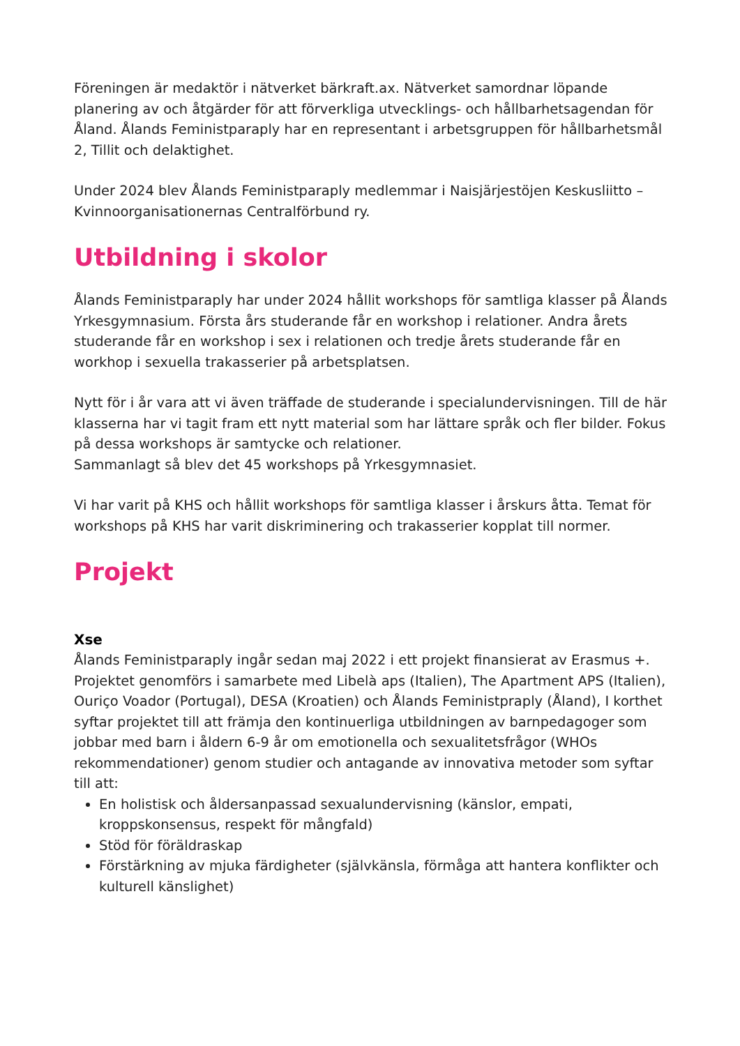Föreningen är medaktör i nätverket bärkraft.ax. Nätverket samordnar löpande planering av och åtgärder för att förverkliga utvecklings- och hållbarhetsagendan för Åland. Ålands Feministparaply har en representant i arbetsgruppen för hållbarhetsmål 2, Tillit och delaktighet.
Under 2024 blev Ålands Feministparaply medlemmar i Naisjärjestöjen Keskusliitto – Kvinnoorganisationernas Centralförbund ry.
Utbildning i skolor
Ålands Feministparaply har under 2024 hållit workshops för samtliga klasser på Ålands Yrkesgymnasium. Första års studerande får en workshop i relationer. Andra årets studerande får en workshop i sex i relationen och tredje årets studerande får en workhop i sexuella trakasserier på arbetsplatsen.
Nytt för i år vara att vi även träffade de studerande i specialundervisningen. Till de här klasserna har vi tagit fram ett nytt material som har lättare språk och fler bilder. Fokus på dessa workshops är samtycke och relationer.
Sammanlagt så blev det 45 workshops på Yrkesgymnasiet.
Vi har varit på KHS och hållit workshops för samtliga klasser i årskurs åtta. Temat för workshops på KHS har varit diskriminering och trakasserier kopplat till normer.
Projekt
Xse
Ålands Feministparaply ingår sedan maj 2022 i ett projekt finansierat av Erasmus +. Projektet genomförs i samarbete med Libelà aps (Italien), The Apartment APS (Italien), Ouriço Voador (Portugal), DESA (Kroatien) och Ålands Feministpraply (Åland), I korthet syftar projektet till att främja den kontinuerliga utbildningen av barnpedagoger som jobbar med barn i åldern 6-9 år om emotionella och sexualitetsfrågor (WHOs rekommendationer) genom studier och antagande av innovativa metoder som syftar till att:
En holistisk och åldersanpassad sexualundervisning (känslor, empati, kroppskonsensus, respekt för mångfald)
Stöd för föräldraskap
Förstärkning av mjuka färdigheter (självkänsla, förmåga att hantera konflikter och kulturell känslighet)